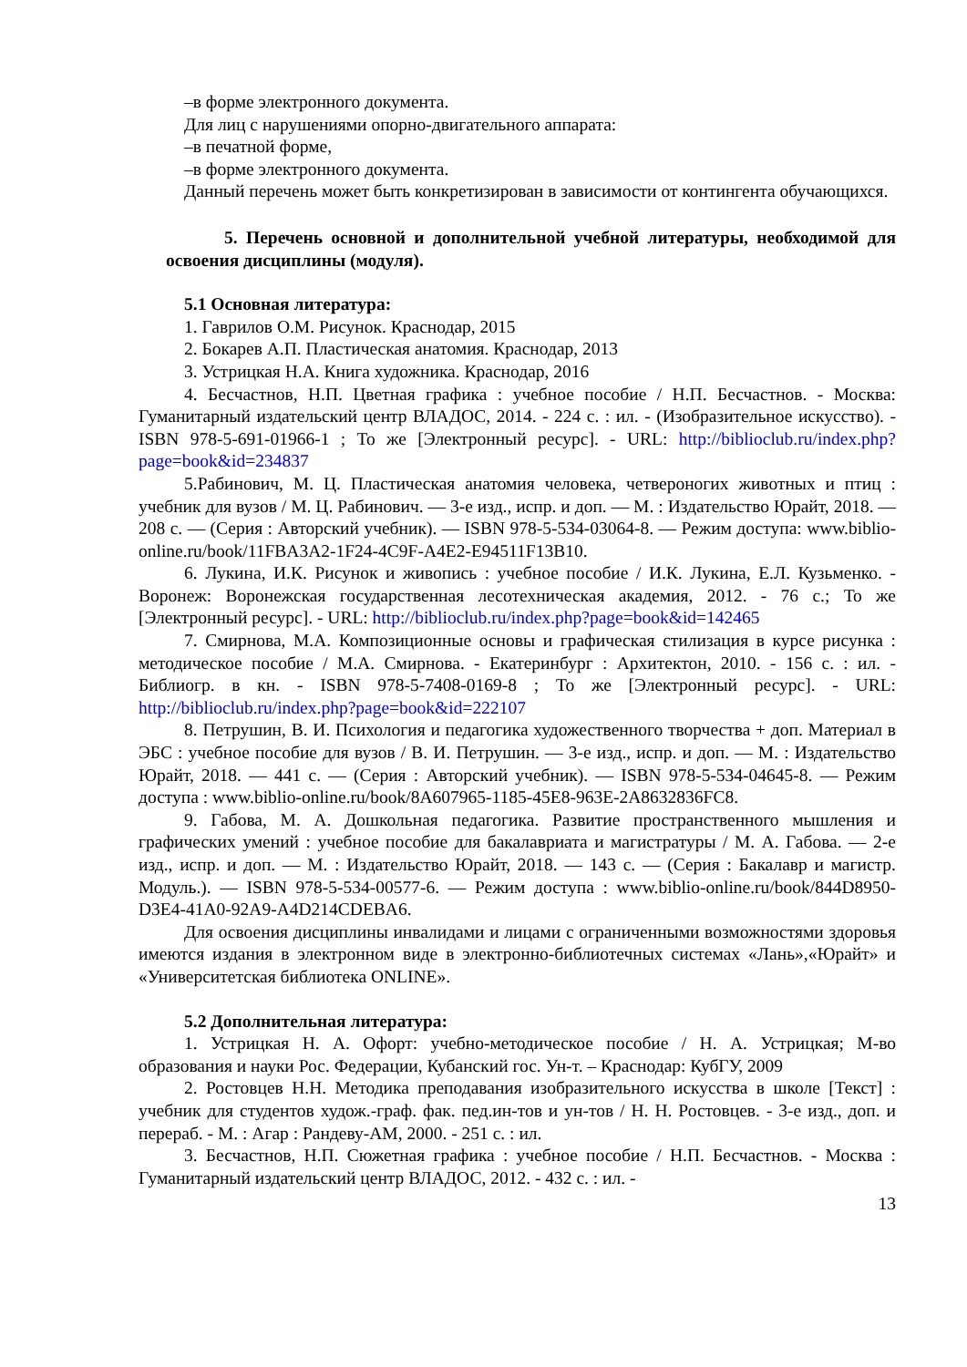–в форме электронного документа.
Для лиц с нарушениями опорно-двигательного аппарата:
–в печатной форме,
–в форме электронного документа.
Данный перечень может быть конкретизирован в зависимости от контингента обучающихся.
5. Перечень основной и дополнительной учебной литературы, необходимой для освоения дисциплины (модуля).
5.1 Основная литература:
1. Гаврилов О.М. Рисунок. Краснодар, 2015
2. Бокарев А.П. Пластическая анатомия. Краснодар, 2013
3. Устрицкая Н.А. Книга художника. Краснодар, 2016
4. Бесчастнов, Н.П. Цветная графика : учебное пособие / Н.П. Бесчастнов. - Москва: Гуманитарный издательский центр ВЛАДОС, 2014. - 224 с. : ил. - (Изобразительное искусство). - ISBN 978-5-691-01966-1 ; То же [Электронный ресурс]. - URL: http://biblioclub.ru/index.php?page=book&id=234837
5.Рабинович, М. Ц. Пластическая анатомия человека, четвероногих животных и птиц : учебник для вузов / М. Ц. Рабинович. — 3-е изд., испр. и доп. — М. : Издательство Юрайт, 2018. — 208 с. — (Серия : Авторский учебник). — ISBN 978-5-534-03064-8. — Режим доступа: www.biblio-online.ru/book/11FBA3A2-1F24-4C9F-A4E2-E94511F13B10.
6. Лукина, И.К. Рисунок и живопись : учебное пособие / И.К. Лукина, Е.Л. Кузьменко. - Воронеж: Воронежская государственная лесотехническая академия, 2012. - 76 с.; То же [Электронный ресурс]. - URL: http://biblioclub.ru/index.php?page=book&id=142465
7. Смирнова, М.А. Композиционные основы и графическая стилизация в курсе рисунка : методическое пособие / М.А. Смирнова. - Екатеринбург : Архитектон, 2010. - 156 с. : ил. - Библиогр. в кн. - ISBN 978-5-7408-0169-8 ; То же [Электронный ресурс]. - URL: http://biblioclub.ru/index.php?page=book&id=222107
8. Петрушин, В. И. Психология и педагогика художественного творчества + доп. Материал в ЭБС : учебное пособие для вузов / В. И. Петрушин. — 3-е изд., испр. и доп. — М. : Издательство Юрайт, 2018. — 441 с. — (Серия : Авторский учебник). — ISBN 978-5-534-04645-8. — Режим доступа : www.biblio-online.ru/book/8A607965-1185-45E8-963E-2A8632836FC8.
9. Габова, М. А. Дошкольная педагогика. Развитие пространственного мышления и графических умений : учебное пособие для бакалавриата и магистратуры / М. А. Габова. — 2-е изд., испр. и доп. — М. : Издательство Юрайт, 2018. — 143 с. — (Серия : Бакалавр и магистр. Модуль.). — ISBN 978-5-534-00577-6. — Режим доступа : www.biblio-online.ru/book/844D8950-D3E4-41A0-92A9-A4D214CDEBA6.
Для освоения дисциплины инвалидами и лицами с ограниченными возможностями здоровья имеются издания в электронном виде в электронно-библиотечных системах «Лань»,«Юрайт» и «Университетская библиотека ONLINE».
5.2 Дополнительная литература:
1. Устрицкая Н. А. Офорт: учебно-методическое пособие / Н. А. Устрицкая; М-во образования и науки Рос. Федерации, Кубанский гос. Ун-т. – Краснодар: КубГУ, 2009
2. Ростовцев Н.Н. Методика преподавания изобразительного искусства в школе [Текст] : учебник для студентов худож.-граф. фак. пед.ин-тов и ун-тов / Н. Н. Ростовцев. - 3-е изд., доп. и перераб. - М. : Агар : Рандеву-АМ, 2000. - 251 с. : ил.
3. Бесчастнов, Н.П. Сюжетная графика : учебное пособие / Н.П. Бесчастнов. - Москва : Гуманитарный издательский центр ВЛАДОС, 2012. - 432 с. : ил. -
13